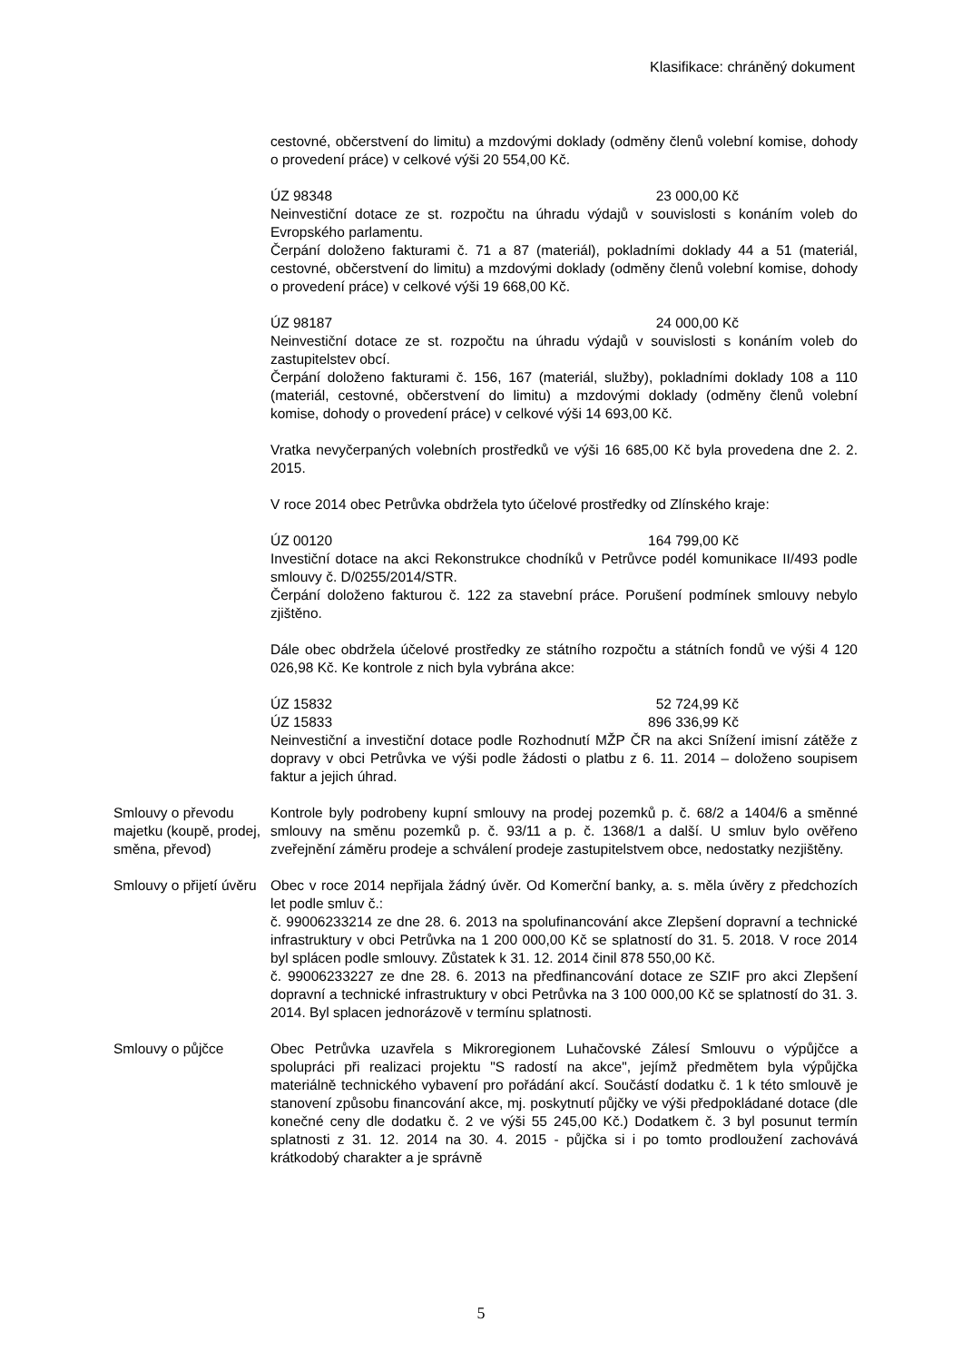Klasifikace: chráněný dokument
cestovné, občerstvení do limitu) a mzdovými doklady (odměny členů volební komise, dohody o provedení práce) v celkové výši 20 554,00 Kč.
ÚZ 98348 23 000,00 Kč
Neinvestiční dotace ze st. rozpočtu na úhradu výdajů v souvislosti s konáním voleb do Evropského parlamentu.
Čerpání doloženo fakturami č. 71 a 87 (materiál), pokladními doklady 44 a 51 (materiál, cestovné, občerstvení do limitu) a mzdovými doklady (odměny členů volební komise, dohody o provedení práce) v celkové výši 19 668,00 Kč.
ÚZ 98187 24 000,00 Kč
Neinvestiční dotace ze st. rozpočtu na úhradu výdajů v souvislosti s konáním voleb do zastupitelstev obcí.
Čerpání doloženo fakturami č. 156, 167 (materiál, služby), pokladními doklady 108 a 110 (materiál, cestovné, občerstvení do limitu) a mzdovými doklady (odměny členů volební komise, dohody o provedení práce) v celkové výši 14 693,00 Kč.
Vratka nevyčerpaných volebních prostředků ve výši 16 685,00 Kč byla provedena dne 2. 2. 2015.
V roce 2014 obec Petrůvka obdržela tyto účelové prostředky od Zlínského kraje:
ÚZ 00120 164 799,00 Kč
Investiční dotace na akci Rekonstrukce chodníků v Petrůvce podél komunikace II/493 podle smlouvy č. D/0255/2014/STR.
Čerpání doloženo fakturou č. 122 za stavební práce. Porušení podmínek smlouvy nebylo zjištěno.
Dále obec obdržela účelové prostředky ze státního rozpočtu a státních fondů ve výši 4 120 026,98 Kč. Ke kontrole z nich byla vybrána akce:
ÚZ 15832 52 724,99 Kč
ÚZ 15833 896 336,99 Kč
Neinvestiční a investiční dotace podle Rozhodnutí MŽP ČR na akci Snížení imisní zátěže z dopravy v obci Petrůvka ve výši podle žádosti o platbu z 6. 11. 2014 – doloženo soupisem faktur a jejich úhrad.
Smlouvy o převodu majetku (koupě, prodej, směna, převod)
Kontrole byly podrobeny kupní smlouvy na prodej pozemků p. č. 68/2 a 1404/6 a směnné smlouvy na směnu pozemků p. č. 93/11 a p. č. 1368/1 a další. U smluv bylo ověřeno zveřejnění záměru prodeje a schválení prodeje zastupitelstvem obce, nedostatky nezjištěny.
Smlouvy o přijetí úvěru
Obec v roce 2014 nepřijala žádný úvěr. Od Komerční banky, a. s. měla úvěry z předchozích let podle smluv č.:
č. 99006233214 ze dne 28. 6. 2013 na spolufinancování akce Zlepšení dopravní a technické infrastruktury v obci Petrůvka na 1 200 000,00 Kč se splatností do 31. 5. 2018. V roce 2014 byl splácen podle smlouvy. Zůstatek k 31. 12. 2014 činil 878 550,00 Kč.
č. 99006233227 ze dne 28. 6. 2013 na předfinancování dotace ze SZIF pro akci Zlepšení dopravní a technické infrastruktury v obci Petrůvka na 3 100 000,00 Kč se splatností do 31. 3. 2014. Byl splacen jednorázově v termínu splatnosti.
Smlouvy o půjčce Obec Petrůvka uzavřela s Mikroregionem Luhačovské Zálesí Smlouvu o výpůjčce a spolupráci při realizaci projektu "S radostí na akce", jejímž předmětem byla výpůjčka materiálně technického vybavení pro pořádání akcí. Součástí dodatku č. 1 k této smlouvě je stanovení způsobu financování akce, mj. poskytnutí půjčky ve výši předpokládané dotace (dle konečné ceny dle dodatku č. 2 ve výši 55 245,00 Kč.) Dodatkem č. 3 byl posunut termín splatnosti z 31. 12. 2014 na 30. 4. 2015 - půjčka si i po tomto prodloužení zachovává krátkodobý charakter a je správně
5